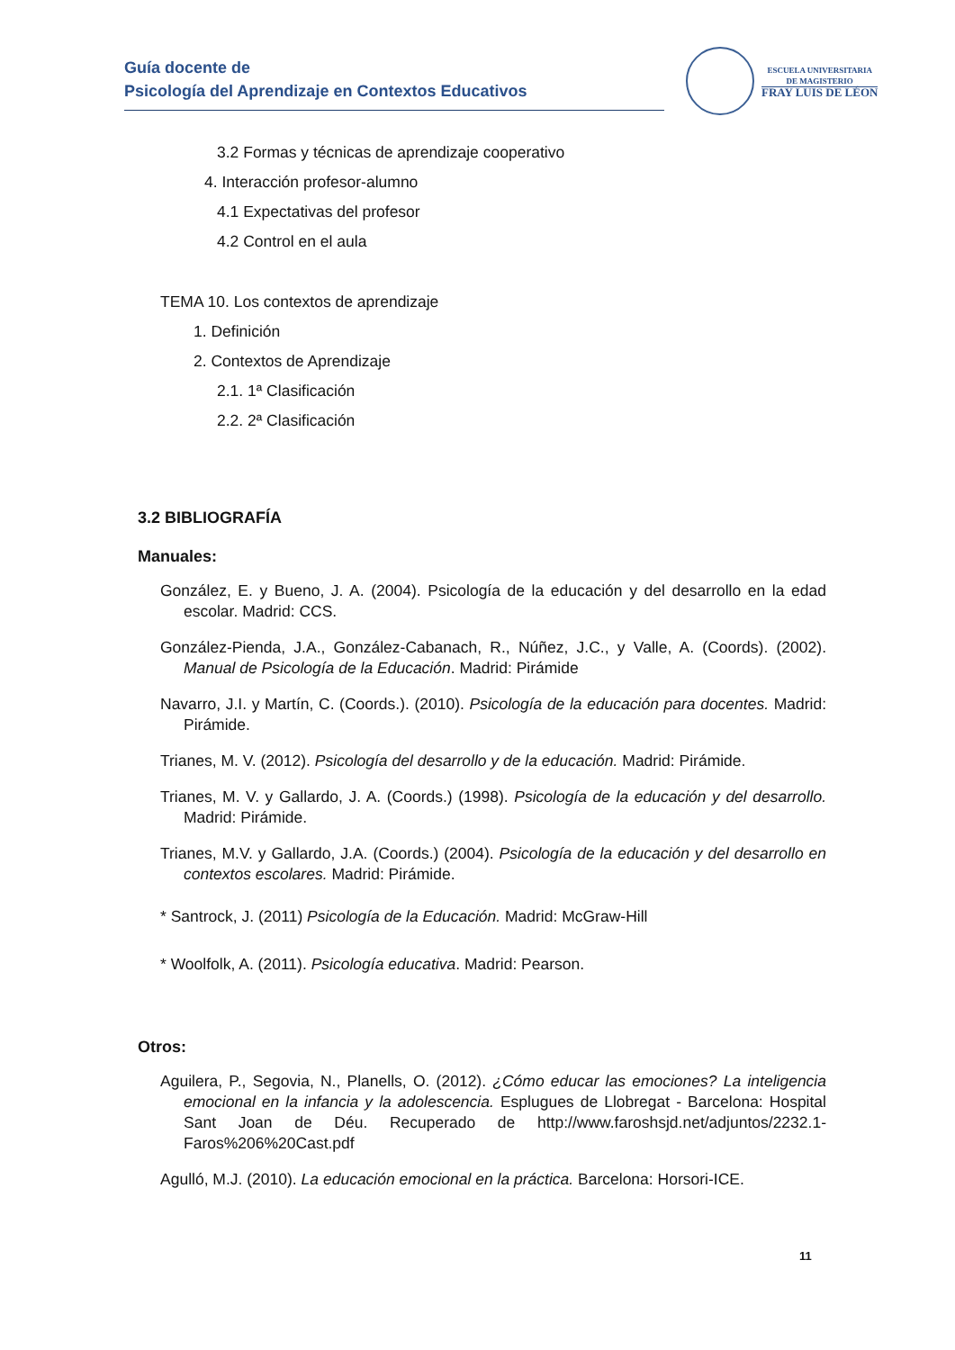Guía docente de
Psicología del Aprendizaje en Contextos Educativos
ESCUELA UNIVERSITARIA
DE MAGISTERIO
FRAY LUIS DE LÉON
3.2 Formas y técnicas de aprendizaje cooperativo
4. Interacción profesor-alumno
4.1 Expectativas del profesor
4.2 Control en el aula
TEMA 10. Los contextos de aprendizaje
1. Definición
2. Contextos de Aprendizaje
2.1. 1ª Clasificación
2.2. 2ª Clasificación
3.2 BIBLIOGRAFÍA
Manuales:
González, E. y Bueno, J. A. (2004). Psicología de la educación y del desarrollo en la edad escolar. Madrid: CCS.
González-Pienda, J.A., González-Cabanach, R., Núñez, J.C., y Valle, A. (Coords). (2002). Manual de Psicología de la Educación. Madrid: Pirámide
Navarro, J.I. y Martín, C. (Coords.). (2010). Psicología de la educación para docentes. Madrid: Pirámide.
Trianes, M. V. (2012). Psicología del desarrollo y de la educación. Madrid: Pirámide.
Trianes, M. V. y Gallardo, J. A. (Coords.) (1998). Psicología de la educación y del desarrollo. Madrid: Pirámide.
Trianes, M.V. y Gallardo, J.A. (Coords.) (2004). Psicología de la educación y del desarrollo en contextos escolares. Madrid: Pirámide.
* Santrock, J. (2011) Psicología de la Educación. Madrid: McGraw-Hill
* Woolfolk, A. (2011). Psicología educativa. Madrid: Pearson.
Otros:
Aguilera, P., Segovia, N., Planells, O. (2012). ¿Cómo educar las emociones? La inteligencia emocional en la infancia y la adolescencia. Esplugues de Llobregat - Barcelona: Hospital Sant Joan de Déu. Recuperado de http://www.faroshsjd.net/adjuntos/2232.1-Faros%206%20Cast.pdf
Agulló, M.J. (2010). La educación emocional en la práctica. Barcelona: Horsori-ICE.
11